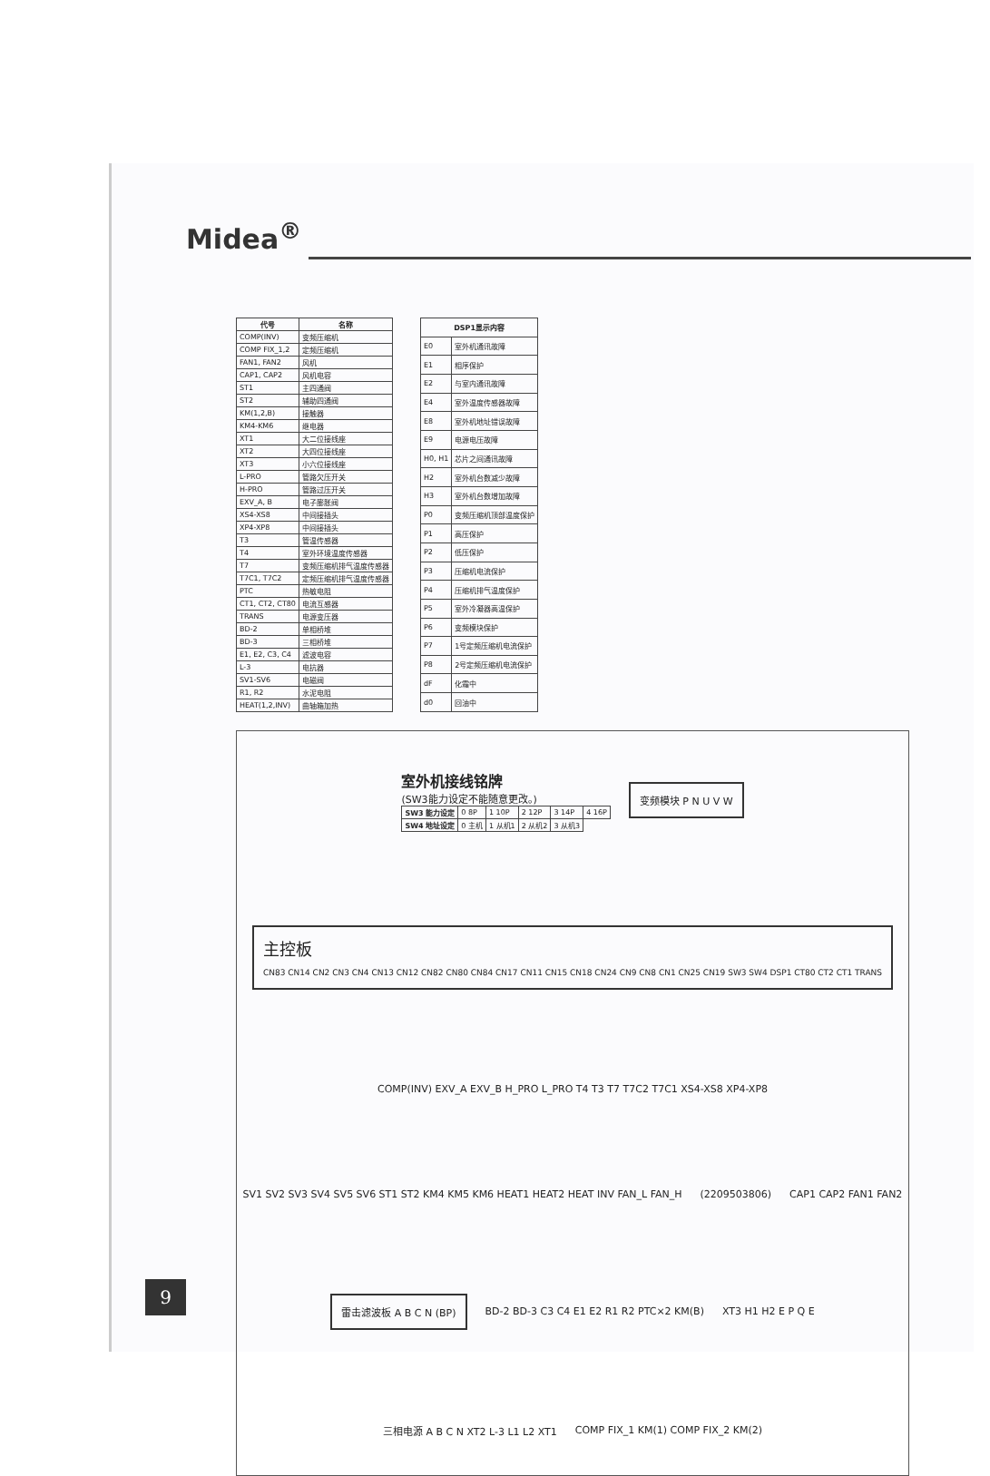Midea<sup>®</sup>
| 代号 | 名称 |
| --- | --- |
| COMP(INV) | 变频压缩机 |
| COMP FIX_1,2 | 定频压缩机 |
| FAN1, FAN2 | 风机 |
| CAP1, CAP2 | 风机电容 |
| ST1 | 主四通阀 |
| ST2 | 辅助四通阀 |
| KM(1,2,B) | 接触器 |
| KM4-KM6 | 继电器 |
| XT1 | 大二位接线座 |
| XT2 | 大四位接线座 |
| XT3 | 小六位接线座 |
| L-PRO | 管路欠压开关 |
| H-PRO | 管路过压开关 |
| EXV_A, B | 电子膨胀阀 |
| XS4-XS8 | 中间接插头 |
| XP4-XP8 | 中间接插头 |
| T3 | 管温传感器 |
| T4 | 室外环境温度传感器 |
| T7 | 变频压缩机排气温度传感器 |
| T7C1, T7C2 | 定频压缩机排气温度传感器 |
| PTC | 热敏电阻 |
| CT1, CT2, CT80 | 电流互感器 |
| TRANS | 电源变压器 |
| BD-2 | 单相桥堆 |
| BD-3 | 三相桥堆 |
| E1, E2, C3, C4 | 滤波电容 |
| L-3 | 电抗器 |
| SV1-SV6 | 电磁阀 |
| R1, R2 | 水泥电阻 |
| HEAT(1,2,INV) | 曲轴箱加热 |
| DSP1显示内容 | |
| --- | --- |
| E0 | 室外机通讯故障 |
| E1 | 相序保护 |
| E2 | 与室内通讯故障 |
| E4 | 室外温度传感器故障 |
| E8 | 室外机地址错误故障 |
| E9 | 电源电压故障 |
| H0, H1 | 芯片之间通讯故障 |
| H2 | 室外机台数减少故障 |
| H3 | 室外机台数增加故障 |
| P0 | 变频压缩机顶部温度保护 |
| P1 | 高压保护 |
| P2 | 低压保护 |
| P3 | 压缩机电流保护 |
| P4 | 压缩机排气温度保护 |
| P5 | 室外冷凝器高温保护 |
| P6 | 变频模块保护 |
| P7 | 1号定频压缩机电流保护 |
| P8 | 2号定频压缩机电流保护 |
| dF | 化霜中 |
| d0 | 回油中 |
室外机接线铭牌
(SW3能力设定不能随意更改。)
| SW3 能力设定 | 0 8P | 1 10P | 2 12P | 3 14P | 4 16P |
| SW4 地址设定 | 0 主机 | 1 从机1 | 2 从机2 | 3 从机3 | |
变频模块 P N U V W
主控板
CN83 CN14 CN2 CN3 CN4 CN13 CN12 CN82 CN80 CN84 CN17 CN11 CN15 CN18 CN24 CN9 CN8 CN1 CN25 CN19 SW3 SW4 DSP1 CT80 CT2 CT1 TRANS
COMP(INV) EXV_A EXV_B H_PRO L_PRO T4 T3 T7 T7C2 T7C1 XS4-XS8 XP4-XP8
SV1 SV2 SV3 SV4 SV5 SV6 ST1 ST2 KM4 KM5 KM6 HEAT1 HEAT2 HEAT INV FAN_L FAN_H
(2209503806)
CAP1 CAP2 FAN1 FAN2
雷击滤波板 A B C N (BP)
BD-2 BD-3 C3 C4 E1 E2 R1 R2 PTC×2 KM(B)
XT3 H1 H2 E P Q E
三相电源 A B C N XT2 L-3 L1 L2 XT1
COMP FIX_1 KM(1) COMP FIX_2 KM(2)
9